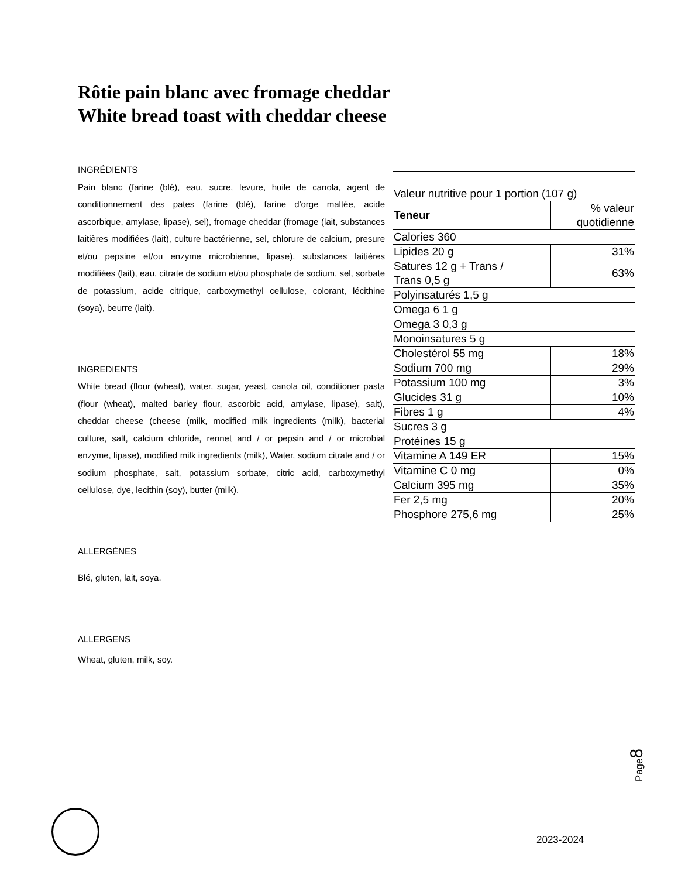Rôtie pain blanc avec fromage cheddar
White bread toast with cheddar cheese
INGRÉDIENTS
Pain blanc (farine (blé), eau, sucre, levure, huile de canola, agent de conditionnement des pates (farine (blé), farine d'orge maltée, acide ascorbique, amylase, lipase), sel), fromage cheddar (fromage (lait, substances laitières modifiées (lait), culture bactérienne, sel, chlorure de calcium, presure et/ou pepsine et/ou enzyme microbienne, lipase), substances laitières modifiées (lait), eau, citrate de sodium et/ou phosphate de sodium, sel, sorbate de potassium, acide citrique, carboxymethyl cellulose, colorant, lécithine (soya), beurre (lait).
INGREDIENTS
White bread (flour (wheat), water, sugar, yeast, canola oil, conditioner pasta (flour (wheat), malted barley flour, ascorbic acid, amylase, lipase), salt), cheddar cheese (cheese (milk, modified milk ingredients (milk), bacterial culture, salt, calcium chloride, rennet and / or pepsin and / or microbial enzyme, lipase), modified milk ingredients (milk), Water, sodium citrate and / or sodium phosphate, salt, potassium sorbate, citric acid, carboxymethyl cellulose, dye, lecithin (soy), butter (milk).
ALLERGÈNES
Blé, gluten, lait, soya.
ALLERGENS
Wheat, gluten, milk, soy.
| Valeur nutritive pour 1 portion (107 g) | |
| Teneur | % valeur quotidienne |
| Calories 360 | |
| Lipides 20 g | 31% |
| Satures 12 g + Trans / Trans 0,5 g | 63% |
| Polyinsaturés 1,5 g | |
| Omega 6 1 g | |
| Omega 3 0,3 g | |
| Monoinsatures 5 g | |
| Cholestérol 55 mg | 18% |
| Sodium 700 mg | 29% |
| Potassium 100 mg | 3% |
| Glucides 31 g | 10% |
| Fibres 1 g | 4% |
| Sucres 3 g | |
| Protéines 15 g | |
| Vitamine A 149 ER | 15% |
| Vitamine C 0 mg | 0% |
| Calcium 395 mg | 35% |
| Fer 2,5 mg | 20% |
| Phosphore 275,6 mg | 25% |
Page8
2023-2024